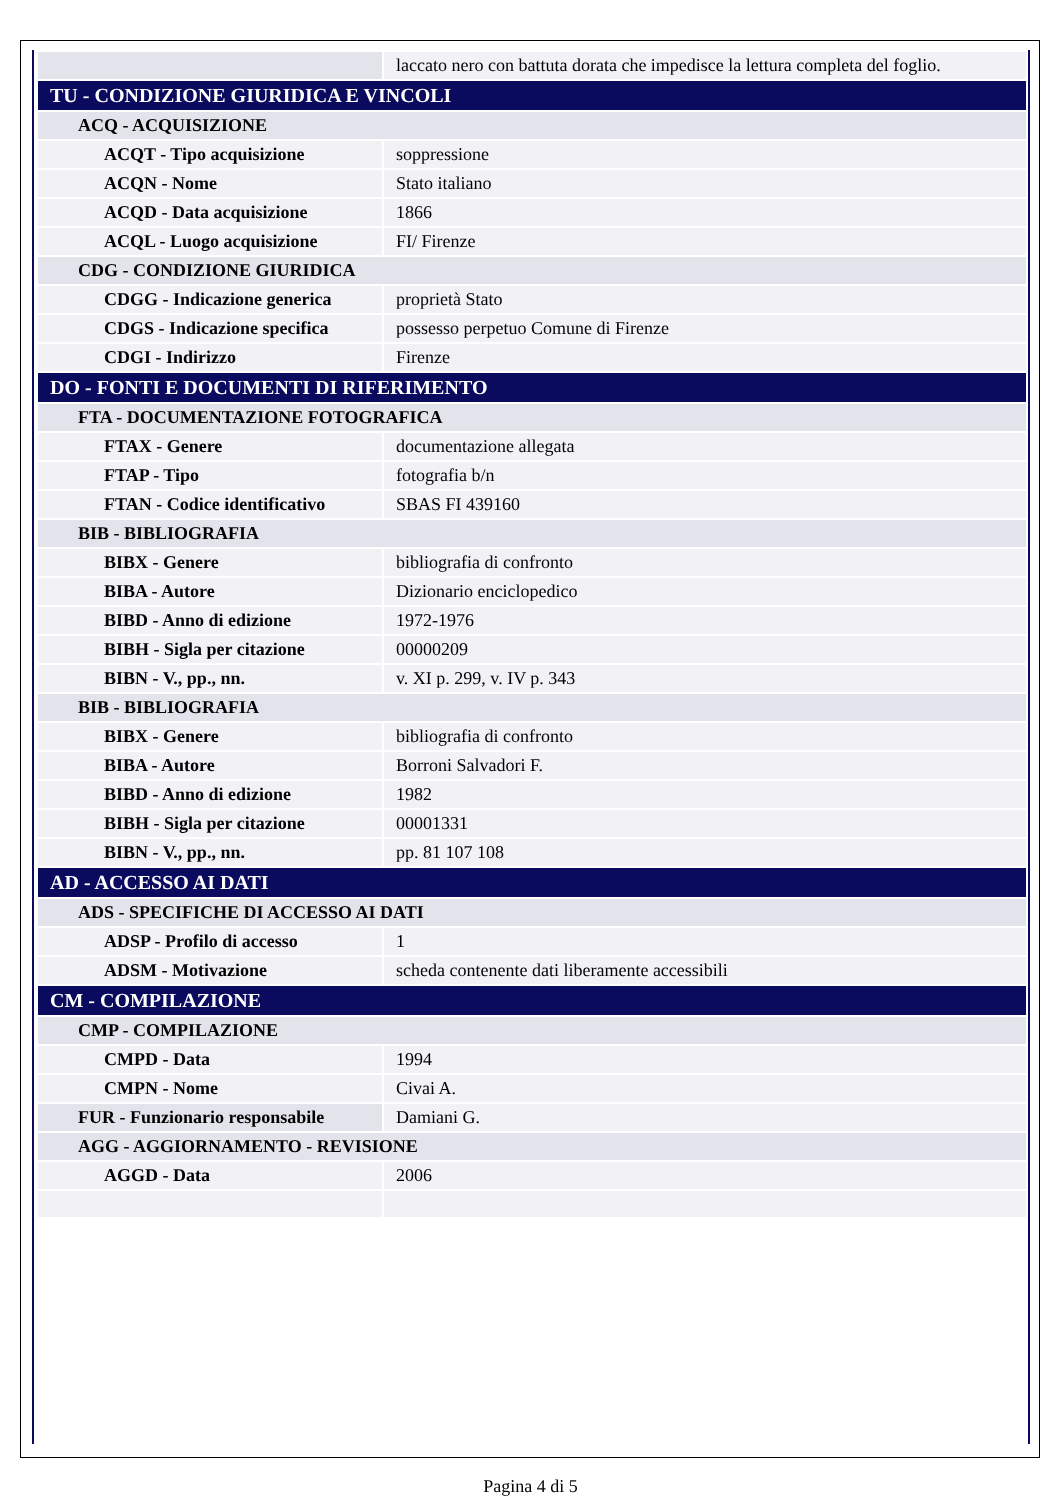| | laccato nero con battuta dorata che impedisce la lettura completa del foglio. |
| TU - CONDIZIONE GIURIDICA E VINCOLI | |
| ACQ - ACQUISIZIONE | |
| ACQT - Tipo acquisizione | soppressione |
| ACQN - Nome | Stato italiano |
| ACQD - Data acquisizione | 1866 |
| ACQL - Luogo acquisizione | FI/ Firenze |
| CDG - CONDIZIONE GIURIDICA | |
| CDGG - Indicazione generica | proprietà Stato |
| CDGS - Indicazione specifica | possesso perpetuo Comune di Firenze |
| CDGI - Indirizzo | Firenze |
| DO - FONTI E DOCUMENTI DI RIFERIMENTO | |
| FTA - DOCUMENTAZIONE FOTOGRAFICA | |
| FTAX - Genere | documentazione allegata |
| FTAP - Tipo | fotografia b/n |
| FTAN - Codice identificativo | SBAS FI 439160 |
| BIB - BIBLIOGRAFIA | |
| BIBX - Genere | bibliografia di confronto |
| BIBA - Autore | Dizionario enciclopedico |
| BIBD - Anno di edizione | 1972-1976 |
| BIBH - Sigla per citazione | 00000209 |
| BIBN - V., pp., nn. | v. XI p. 299, v. IV p. 343 |
| BIB - BIBLIOGRAFIA | |
| BIBX - Genere | bibliografia di confronto |
| BIBA - Autore | Borroni Salvadori F. |
| BIBD - Anno di edizione | 1982 |
| BIBH - Sigla per citazione | 00001331 |
| BIBN - V., pp., nn. | pp. 81 107 108 |
| AD - ACCESSO AI DATI | |
| ADS - SPECIFICHE DI ACCESSO AI DATI | |
| ADSP - Profilo di accesso | 1 |
| ADSM - Motivazione | scheda contenente dati liberamente accessibili |
| CM - COMPILAZIONE | |
| CMP - COMPILAZIONE | |
| CMPD - Data | 1994 |
| CMPN - Nome | Civai A. |
| FUR - Funzionario responsabile | Damiani G. |
| AGG - AGGIORNAMENTO - REVISIONE | |
| AGGD - Data | 2006 |
Pagina 4 di 5